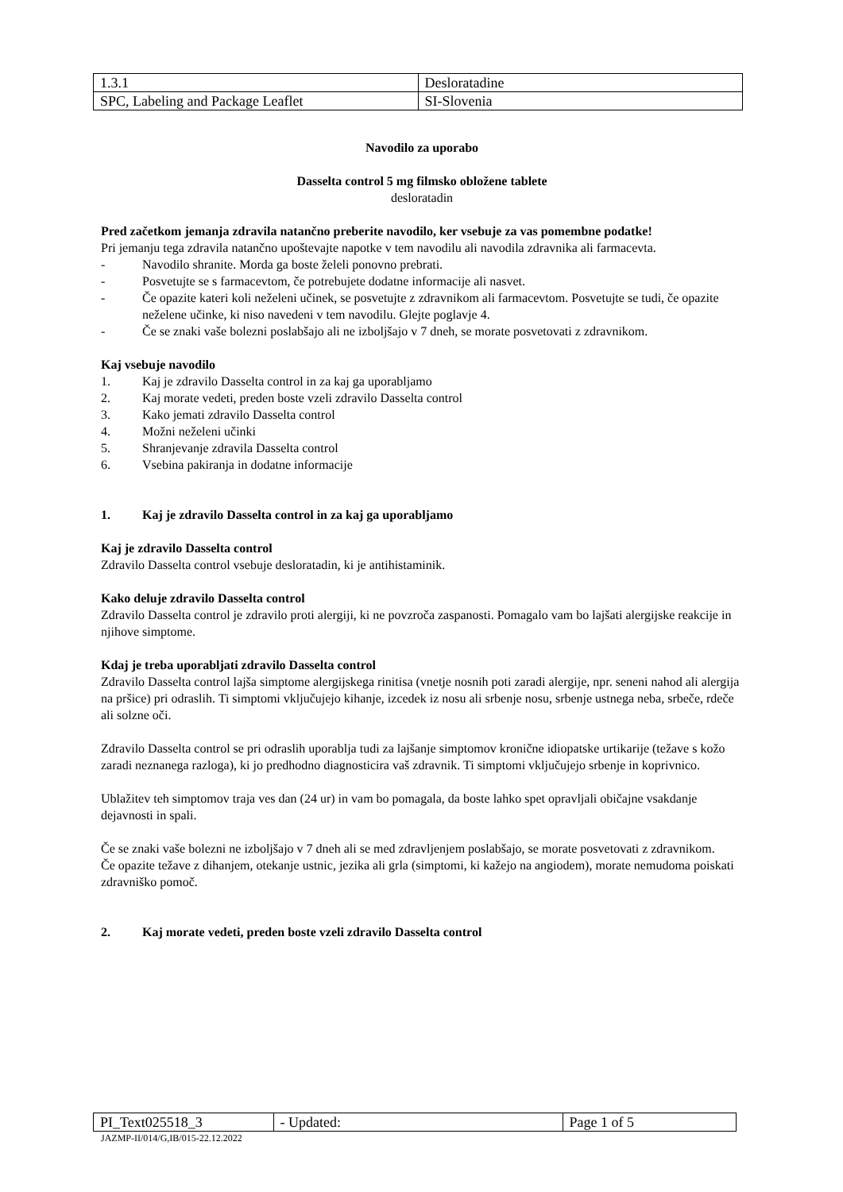| 1.3.1 | Desloratadine |
| SPC, Labeling and Package Leaflet | SI-Slovenia |
Navodilo za uporabo
Dasselta control 5 mg filmsko obložene tablete
desloratadin
Pred začetkom jemanja zdravila natančno preberite navodilo, ker vsebuje za vas pomembne podatke!
Pri jemanju tega zdravila natančno upoštevajte napotke v tem navodilu ali navodila zdravnika ali farmacevta.
- Navodilo shranite. Morda ga boste želeli ponovno prebrati.
- Posvetujte se s farmacevtom, če potrebujete dodatne informacije ali nasvet.
- Če opazite kateri koli neželeni učinek, se posvetujte z zdravnikom ali farmacevtom. Posvetujte se tudi, če opazite neželene učinke, ki niso navedeni v tem navodilu. Glejte poglavje 4.
- Če se znaki vaše bolezni poslabšajo ali ne izboljšajo v 7 dneh, se morate posvetovati z zdravnikom.
Kaj vsebuje navodilo
1. Kaj je zdravilo Dasselta control in za kaj ga uporabljamo
2. Kaj morate vedeti, preden boste vzeli zdravilo Dasselta control
3. Kako jemati zdravilo Dasselta control
4. Možni neželeni učinki
5. Shranjevanje zdravila Dasselta control
6. Vsebina pakiranja in dodatne informacije
1. Kaj je zdravilo Dasselta control in za kaj ga uporabljamo
Kaj je zdravilo Dasselta control
Zdravilo Dasselta control vsebuje desloratadin, ki je antihistaminik.
Kako deluje zdravilo Dasselta control
Zdravilo Dasselta control je zdravilo proti alergiji, ki ne povzroča zaspanosti. Pomagalo vam bo lajšati alergijske reakcije in njihove simptome.
Kdaj je treba uporabljati zdravilo Dasselta control
Zdravilo Dasselta control lajša simptome alergijskega rinitisa (vnetje nosnih poti zaradi alergije, npr. seneni nahod ali alergija na pršice) pri odraslih. Ti simptomi vključujejo kihanje, izcedek iz nosu ali srbenje nosu, srbenje ustnega neba, srbeče, rdeče ali solzne oči.
Zdravilo Dasselta control se pri odraslih uporablja tudi za lajšanje simptomov kronične idiopatske urtikarije (težave s kožo zaradi neznanega razloga), ki jo predhodno diagnosticira vaš zdravnik. Ti simptomi vključujejo srbenje in koprivnico.
Ublažitev teh simptomov traja ves dan (24 ur) in vam bo pomagala, da boste lahko spet opravljali običajne vsakdanje dejavnosti in spali.
Če se znaki vaše bolezni ne izboljšajo v 7 dneh ali se med zdravljenjem poslabšajo, se morate posvetovati z zdravnikom.
Če opazite težave z dihanjem, otekanje ustnic, jezika ali grla (simptomi, ki kažejo na angiodem), morate nemudoma poiskati zdravniško pomoč.
2. Kaj morate vedeti, preden boste vzeli zdravilo Dasselta control
| PI_Text025518_3 | - Updated: | Page 1 of 5 |
JAZMP-II/014/G,IB/015-22.12.2022